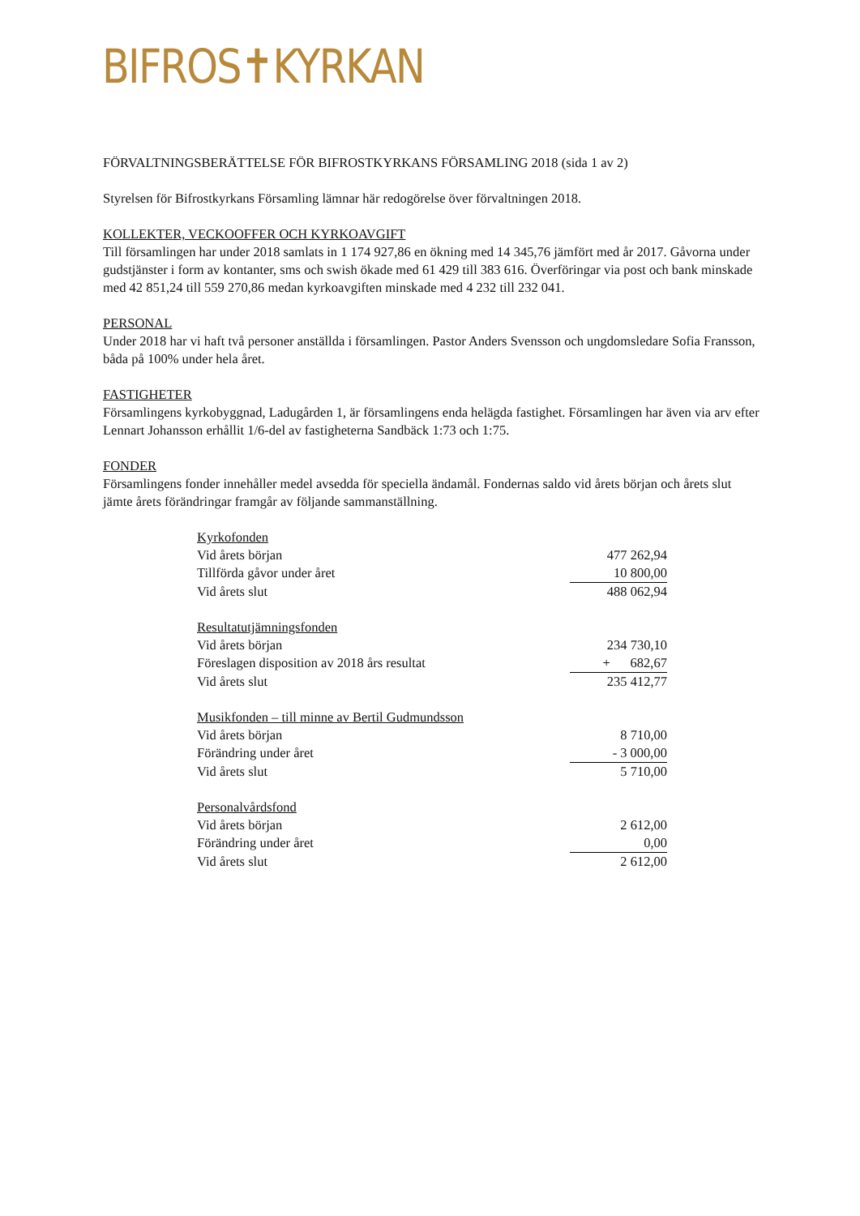BIFROS✝KYRKAN
FÖRVALTNINGSBERÄTTELSE FÖR BIFROSTKYRKANS FÖRSAMLING 2018 (sida 1 av 2)
Styrelsen för Bifrostkyrkans Församling lämnar här redogörelse över förvaltningen 2018.
KOLLEKTER, VECKOOFFER OCH KYRKOAVGIFT
Till församlingen har under 2018 samlats in 1 174 927,86 en ökning med 14 345,76 jämfört med år 2017. Gåvorna under gudstjänster i form av kontanter, sms och swish ökade med 61 429 till 383 616. Överföringar via post och bank minskade med 42 851,24 till 559 270,86 medan kyrkoavgiften minskade med 4 232 till 232 041.
PERSONAL
Under 2018 har vi haft två personer anställda i församlingen. Pastor Anders Svensson och ungdomsledare Sofia Fransson, båda på 100% under hela året.
FASTIGHETER
Församlingens kyrkobyggnad, Ladugården 1, är församlingens enda helägda fastighet. Församlingen har även via arv efter Lennart Johansson erhållit 1/6-del av fastigheterna Sandbäck 1:73 och 1:75.
FONDER
Församlingens fonder innehåller medel avsedda för speciella ändamål. Fondernas saldo vid årets början och årets slut jämte årets förändringar framgår av följande sammanställning.
| Kyrkofonden | |
| Vid årets början | 477 262,94 |
| Tillförda gåvor under året | 10 800,00 |
| Vid årets slut | 488 062,94 |
| Resultatutjämningsfonden | |
| Vid årets början | 234 730,10 |
| Föreslagen disposition av 2018 års resultat | + 682,67 |
| Vid årets slut | 235 412,77 |
| Musikfonden – till minne av Bertil Gudmundsson | |
| Vid årets början | 8 710,00 |
| Förändring under året | - 3 000,00 |
| Vid årets slut | 5 710,00 |
| Personalvårdsfond | |
| Vid årets början | 2 612,00 |
| Förändring under året | 0,00 |
| Vid årets slut | 2 612,00 |